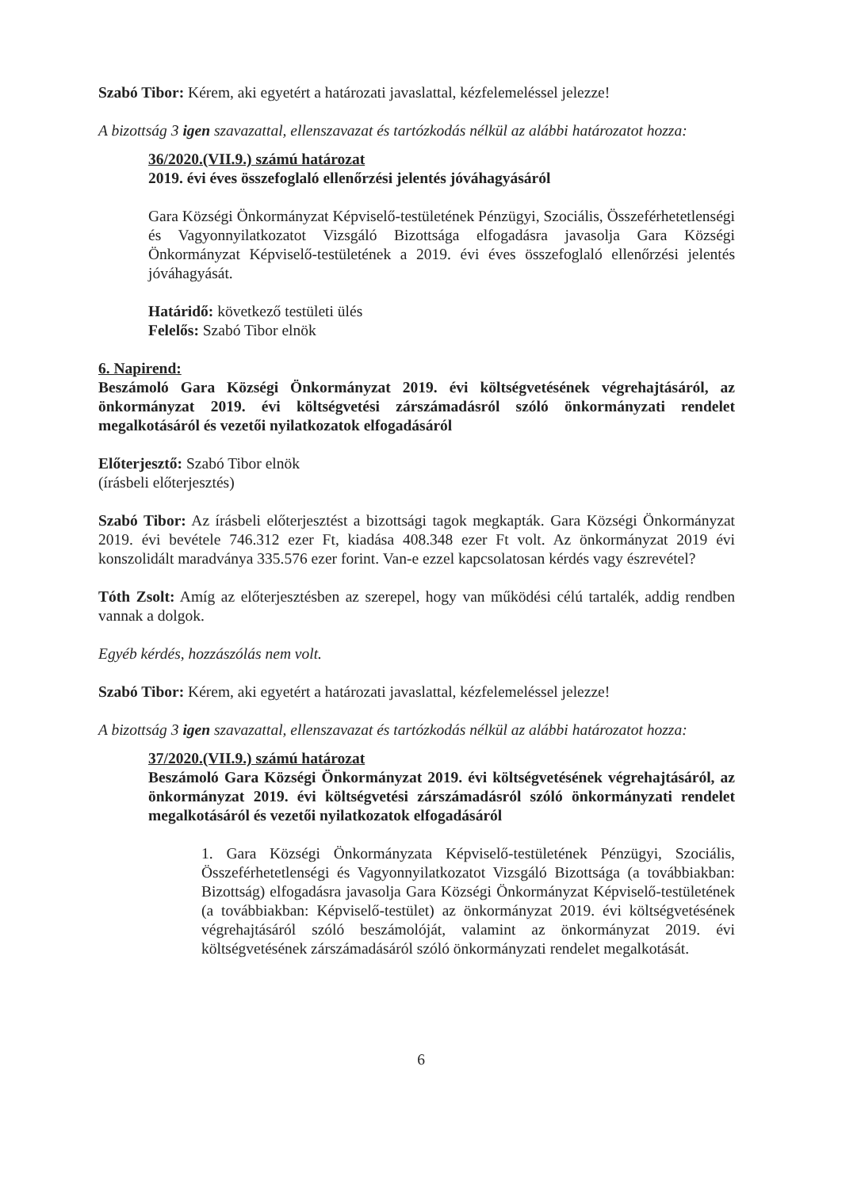Szabó Tibor: Kérem, aki egyetért a határozati javaslattal, kézfelemeléssel jelezze!
A bizottság 3 igen szavazattal, ellenszavazat és tartózkodás nélkül az alábbi határozatot hozza:
36/2020.(VII.9.) számú határozat
2019. évi éves összefoglaló ellenőrzési jelentés jóváhagyásáról
Gara Községi Önkormányzat Képviselő-testületének Pénzügyi, Szociális, Összeférhetetlenségi és Vagyonnyilatkozatot Vizsgáló Bizottsága elfogadásra javasolja Gara Községi Önkormányzat Képviselő-testületének a 2019. évi éves összefoglaló ellenőrzési jelentés jóváhagyását.
Határidő: következő testületi ülés
Felelős: Szabó Tibor elnök
6. Napirend:
Beszámoló Gara Községi Önkormányzat 2019. évi költségvetésének végrehajtásáról, az önkormányzat 2019. évi költségvetési zárszámadásról szóló önkormányzati rendelet megalkotásáról és vezetői nyilatkozatok elfogadásáról
Előterjesztő: Szabó Tibor elnök
(írásbeli előterjesztés)
Szabó Tibor: Az írásbeli előterjesztést a bizottsági tagok megkapták. Gara Községi Önkormányzat 2019. évi bevétele 746.312 ezer Ft, kiadása 408.348 ezer Ft volt. Az önkormányzat 2019 évi konszolidált maradványa 335.576 ezer forint. Van-e ezzel kapcsolatosan kérdés vagy észrevétel?
Tóth Zsolt: Amíg az előterjesztésben az szerepel, hogy van működési célú tartalék, addig rendben vannak a dolgok.
Egyéb kérdés, hozzászólás nem volt.
Szabó Tibor: Kérem, aki egyetért a határozati javaslattal, kézfelemeléssel jelezze!
A bizottság 3 igen szavazattal, ellenszavazat és tartózkodás nélkül az alábbi határozatot hozza:
37/2020.(VII.9.) számú határozat
Beszámoló Gara Községi Önkormányzat 2019. évi költségvetésének végrehajtásáról, az önkormányzat 2019. évi költségvetési zárszámadásról szóló önkormányzati rendelet megalkotásáról és vezetői nyilatkozatok elfogadásáról
1. Gara Községi Önkormányzata Képviselő-testületének Pénzügyi, Szociális, Összeférhetetlenségi és Vagyonnyilatkozatot Vizsgáló Bizottsága (a továbbiakban: Bizottság) elfogadásra javasolja Gara Községi Önkormányzat Képviselő-testületének (a továbbiakban: Képviselő-testület) az önkormányzat 2019. évi költségvetésének végrehajtásáról szóló beszámolóját, valamint az önkormányzat 2019. évi költségvetésének zárszámadásáról szóló önkormányzati rendelet megalkotását.
6